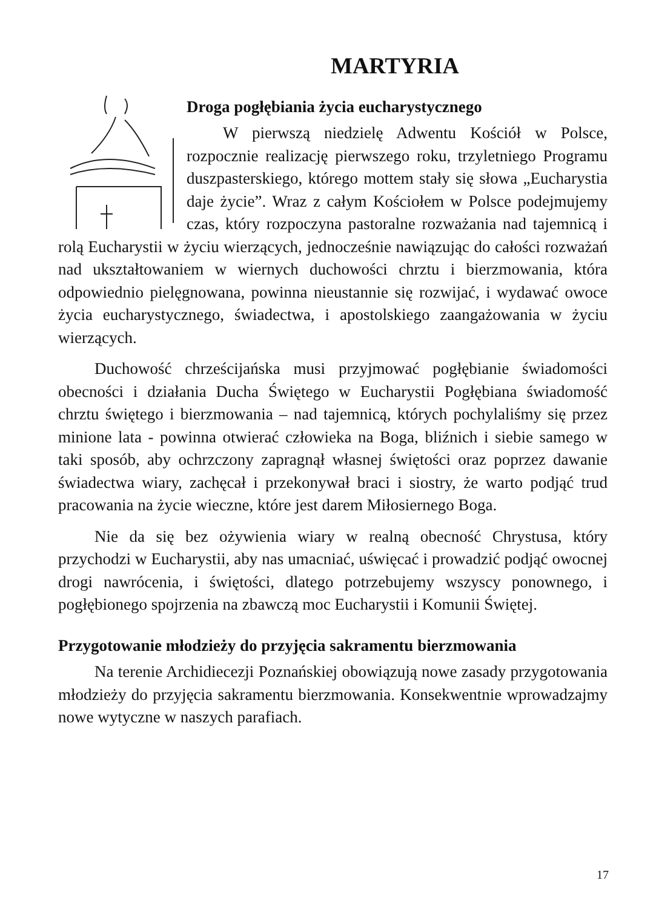MARTYRIA
Droga pogłębiania życia eucharystycznego
W pierwszą niedzielę Adwentu Kościół w Polsce, rozpocznie realizację pierwszego roku, trzyletniego Programu duszpasterskiego, którego mottem stały się słowa „Eucharystia daje życie”. Wraz z całym Kościołem w Polsce podejmujemy czas, który rozpoczyna pastoralne rozważania nad tajemnicą i rolą Eucharystii w życiu wierzących, jednocześnie nawiązując do całości rozważań nad ukształtowaniem w wiernych duchowości chrztu i bierzmowania, która odpowiednio pielęgnowana, powinna nieustannie się rozwijać, i wydawać owoce życia eucharystycznego, świadectwa, i apostolskiego zaangażowania w życiu wierzących.
Duchowość chrześcijańska musi przyjmować pogłębianie świadomości obecności i działania Ducha Świętego w Eucharystii Pogłębiana świadomość chrztu świętego i bierzmowania – nad tajemnicą, których pochylaliśmy się przez minione lata - powinna otwierać człowieka na Boga, bliźnich i siebie samego w taki sposób, aby ochrzczony zapragnął własnej świętości oraz poprzez dawanie świadectwa wiary, zachęcał i przekonywał braci i siostry, że warto podjąć trud pracowania na życie wieczne, które jest darem Miłosiernego Boga.
Nie da się bez ożywienia wiary w realną obecność Chrystusa, który przychodzi w Eucharystii, aby nas umacniać, uświęcać i prowadzić podjąć owocnej drogi nawrócenia, i świętości, dlatego potrzebujemy wszyscy ponownego, i pogłębionego spojrzenia na zbawczą moc Eucharystii i Komunii Świętej.
Przygotowanie młodzieży do przyjęcia sakramentu bierzmowania
Na terenie Archidiecezji Poznańskiej obowiązują nowe zasady przygotowania młodzieży do przyjęcia sakramentu bierzmowania. Konsekwentnie wprowadzajmy nowe wytyczne w naszych parafiach.
17